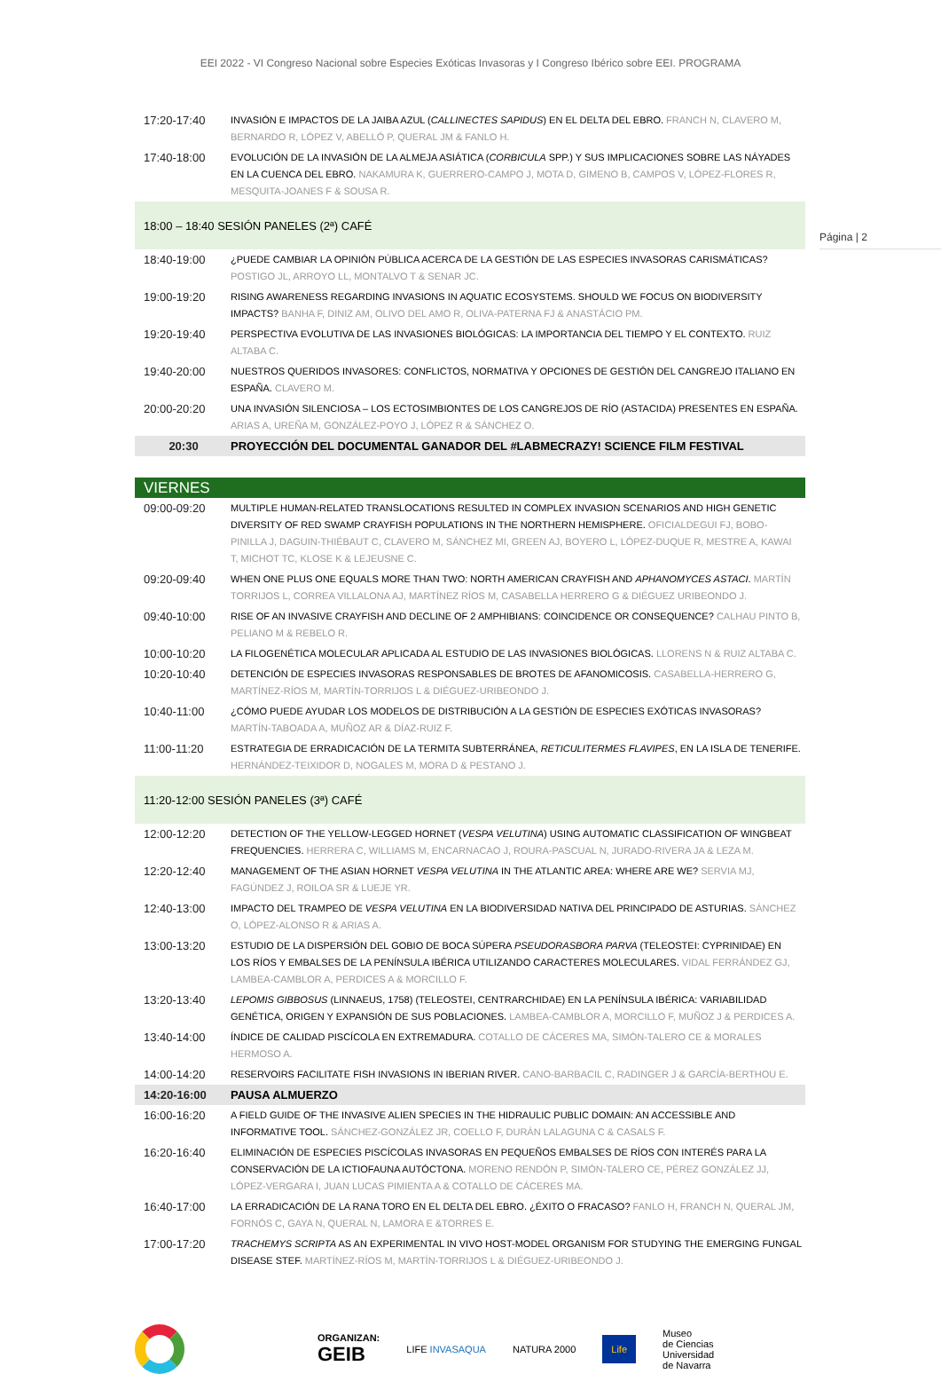EEI 2022 - VI Congreso Nacional sobre Especies Exóticas Invasoras y I Congreso Ibérico sobre EEI. PROGRAMA
Página | 2
| 17:20-17:40 | INVASIÓN E IMPACTOS DE LA JAIBA AZUL ( CALLINECTES SAPIDUS ) EN EL DELTA DEL EBRO. FRANCH N, CLAVERO M, BERNARDO R, LÓPEZ V, ABELLÓ P, QUERAL JM & FANLO H. |
| 17:40-18:00 | EVOLUCIÓN DE LA INVASIÓN DE LA ALMEJA ASIÁTICA ( CORBICULA SPP.) Y SUS IMPLICACIONES SOBRE LAS NÁYADES EN LA CUENCA DEL EBRO. NAKAMURA K, GUERRERO-CAMPO J, MOTA D, GIMENO B, CAMPOS V, LÓPEZ-FLORES R, MESQUITA-JOANES F & SOUSA R. |
| 18:00 – 18:40 SESIÓN PANELES (2ª) CAFÉ | |
| 18:40-19:00 | ¿PUEDE CAMBIAR LA OPINIÓN PÚBLICA ACERCA DE LA GESTIÓN DE LAS ESPECIES INVASORAS CARISMÁTICAS? POSTIGO JL, ARROYO LL, MONTALVO T & SENAR JC. |
| 19:00-19:20 | RISING AWARENESS REGARDING INVASIONS IN AQUATIC ECOSYSTEMS. SHOULD WE FOCUS ON BIODIVERSITY IMPACTS? BANHA F, DINIZ AM, OLIVO DEL AMO R, OLIVA-PATERNA FJ & ANASTÁCIO PM. |
| 19:20-19:40 | PERSPECTIVA EVOLUTIVA DE LAS INVASIONES BIOLÓGICAS: LA IMPORTANCIA DEL TIEMPO Y EL CONTEXTO. RUIZ ALTABA C. |
| 19:40-20:00 | NUESTROS QUERIDOS INVASORES: CONFLICTOS, NORMATIVA Y OPCIONES DE GESTIÓN DEL CANGREJO ITALIANO EN ESPAÑA. CLAVERO M. |
| 20:00-20:20 | UNA INVASIÓN SILENCIOSA – LOS ECTOSIMBIONTES DE LOS CANGREJOS DE RÍO (ASTACIDA) PRESENTES EN ESPAÑA. ARIAS A, UREÑA M, GONZÁLEZ-POYO J, LÓPEZ R & SÁNCHEZ O. |
| 20:30 | PROYECCIÓN DEL DOCUMENTAL GANADOR DEL #LABMECRAZY! SCIENCE FILM FESTIVAL |
| VIERNES | |
| 09:00-09:20 | MULTIPLE HUMAN-RELATED TRANSLOCATIONS RESULTED IN COMPLEX INVASION SCENARIOS AND HIGH GENETIC DIVERSITY OF RED SWAMP CRAYFISH POPULATIONS IN THE NORTHERN HEMISPHERE. OFICIALDEGUI FJ, BOBO-PINILLA J, DAGUIN-THIÉBAUT C, CLAVERO M, SÁNCHEZ MI, GREEN AJ, BOYERO L, LÓPEZ-DUQUE R, MESTRE A, KAWAI T, MICHOT TC, KLOSE K & LEJEUSNE C. |
| 09:20-09:40 | WHEN ONE PLUS ONE EQUALS MORE THAN TWO: NORTH AMERICAN CRAYFISH AND APHANOMYCES ASTACI . MARTÍN TORRIJOS L, CORREA VILLALONA AJ, MARTÍNEZ RÍOS M, CASABELLA HERRERO G & DIÉGUEZ URIBEONDO J. |
| 09:40-10:00 | RISE OF AN INVASIVE CRAYFISH AND DECLINE OF 2 AMPHIBIANS: COINCIDENCE OR CONSEQUENCE? CALHAU PINTO B, PELIANO M & REBELO R. |
| 10:00-10:20 | LA FILOGENÉTICA MOLECULAR APLICADA AL ESTUDIO DE LAS INVASIONES BIOLÓGICAS. LLORENS N & RUIZ ALTABA C. |
| 10:20-10:40 | DETENCIÓN DE ESPECIES INVASORAS RESPONSABLES DE BROTES DE AFANOMICOSIS. CASABELLA-HERRERO G, MARTÍNEZ-RÍOS M, MARTÍN-TORRIJOS L & DIÉGUEZ-URIBEONDO J. |
| 10:40-11:00 | ¿CÓMO PUEDE AYUDAR LOS MODELOS DE DISTRIBUCIÓN A LA GESTIÓN DE ESPECIES EXÓTICAS INVASORAS? MARTÍN-TABOADA A, MUÑOZ AR & DÍAZ-RUIZ F. |
| 11:00-11:20 | ESTRATEGIA DE ERRADICACIÓN DE LA TERMITA SUBTERRÁNEA, RETICULITERMES FLAVIPES , EN LA ISLA DE TENERIFE. HERNÁNDEZ-TEIXIDOR D, NOGALES M, MORA D & PESTANO J. |
| 11:20-12:00 SESIÓN PANELES (3ª) CAFÉ | |
| 12:00-12:20 | DETECTION OF THE YELLOW-LEGGED HORNET ( VESPA VELUTINA ) USING AUTOMATIC CLASSIFICATION OF WINGBEAT FREQUENCIES. HERRERA C, WILLIAMS M, ENCARNACAO J, ROURA-PASCUAL N, JURADO-RIVERA JA & LEZA M. |
| 12:20-12:40 | MANAGEMENT OF THE ASIAN HORNET VESPA VELUTINA IN THE ATLANTIC AREA: WHERE ARE WE? SERVIA MJ, FAGÚNDEZ J, ROILOA SR & LUEJE YR. |
| 12:40-13:00 | IMPACTO DEL TRAMPEO DE VESPA VELUTINA EN LA BIODIVERSIDAD NATIVA DEL PRINCIPADO DE ASTURIAS. SÁNCHEZ O, LÓPEZ-ALONSO R & ARIAS A. |
| 13:00-13:20 | ESTUDIO DE LA DISPERSIÓN DEL GOBIO DE BOCA SÚPERA PSEUDORASBORA PARVA (TELEOSTEI: CYPRINIDAE) EN LOS RÍOS Y EMBALSES DE LA PENÍNSULA IBÉRICA UTILIZANDO CARACTERES MOLECULARES. VIDAL FERRÁNDEZ GJ, LAMBEA-CAMBLOR A, PERDICES A & MORCILLO F. |
| 13:20-13:40 | LEPOMIS GIBBOSUS (LINNAEUS, 1758) (TELEOSTEI, CENTRARCHIDAE) EN LA PENÍNSULA IBÉRICA: VARIABILIDAD GENÉTICA, ORIGEN Y EXPANSIÓN DE SUS POBLACIONES. LAMBEA-CAMBLOR A, MORCILLO F, MUÑOZ J & PERDICES A. |
| 13:40-14:00 | ÍNDICE DE CALIDAD PISCÍCOLA EN EXTREMADURA. COTALLO DE CÁCERES MA, SIMÓN-TALERO CE & MORALES HERMOSO A. |
| 14:00-14:20 | RESERVOIRS FACILITATE FISH INVASIONS IN IBERIAN RIVER. CANO-BARBACIL C, RADINGER J & GARCÍA-BERTHOU E. |
| 14:20-16:00 | PAUSA ALMUERZO |
| 16:00-16:20 | A FIELD GUIDE OF THE INVASIVE ALIEN SPECIES IN THE HIDRAULIC PUBLIC DOMAIN: AN ACCESSIBLE AND INFORMATIVE TOOL. SÁNCHEZ-GONZÁLEZ JR, COELLO F, DURÁN LALAGUNA C & CASALS F. |
| 16:20-16:40 | ELIMINACIÓN DE ESPECIES PISCÍCOLAS INVASORAS EN PEQUEÑOS EMBALSES DE RÍOS CON INTERÉS PARA LA CONSERVACIÓN DE LA ICTIOFAUNA AUTÓCTONA. MORENO RENDÓN P, SIMÓN-TALERO CE, PÉREZ GONZÁLEZ JJ, LÓPEZ-VERGARA I, JUAN LUCAS PIMIENTA A & COTALLO DE CÁCERES MA. |
| 16:40-17:00 | LA ERRADICACIÓN DE LA RANA TORO EN EL DELTA DEL EBRO. ¿ÉXITO O FRACASO? FANLO H, FRANCH N, QUERAL JM, FORNÓS C, GAYA N, QUERAL N, LAMORA E &TORRES E. |
| 17:00-17:20 | TRACHEMYS SCRIPTA AS AN EXPERIMENTAL IN VIVO HOST-MODEL ORGANISM FOR STUDYING THE EMERGING FUNGAL DISEASE STEF. MARTÍNEZ-RÍOS M, MARTÍN-TORRIJOS L & DIÉGUEZ-URIBEONDO J. |
ORGANIZAN:
GEIB
LIFE INVASAQUA NATURA 2000
Life
Museo
de Ciencias
Universidad
de Navarra